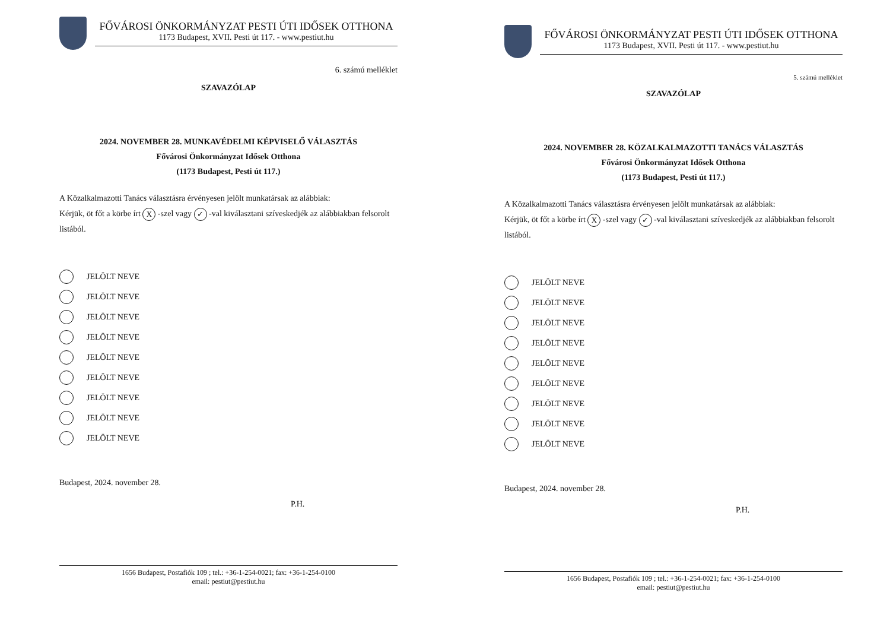FŐVÁROSI ÖNKORMÁNYZAT PESTI ÚTI IDŐSEK OTTHONA
1173 Budapest, XVII. Pesti út 117. - www.pestiut.hu
6. számú melléklet
SZAVAZÓLAP
2024. NOVEMBER 28. MUNKAVÉDELMI KÉPVISELŐ VÁLASZTÁS
Fővárosi Önkormányzat Idősek Otthona
(1173 Budapest, Pesti út 117.)
A Közalkalmazotti Tanács választásra érvényesen jelölt munkatársak az alábbiak:
Kérjük, öt főt a körbe írt X -szel vagy ✓ -val kiválasztani szíveskedjék az alábbiakban felsorolt listából.
JELÖLT NEVE
JELÖLT NEVE
JELÖLT NEVE
JELÖLT NEVE
JELÖLT NEVE
JELÖLT NEVE
JELÖLT NEVE
JELÖLT NEVE
JELÖLT NEVE
Budapest, 2024. november 28.
P.H.
1656 Budapest, Postafiók 109 ; tel.: +36-1-254-0021; fax: +36-1-254-0100
email: pestiut@pestiut.hu
FŐVÁROSI ÖNKORMÁNYZAT PESTI ÚTI IDŐSEK OTTHONA
1173 Budapest, XVII. Pesti út 117. - www.pestiut.hu
5. számú melléklet
SZAVAZÓLAP
2024. NOVEMBER 28. KÖZALKALMAZOTTI TANÁCS VÁLASZTÁS
Fővárosi Önkormányzat Idősek Otthona
(1173 Budapest, Pesti út 117.)
A Közalkalmazotti Tanács választásra érvényesen jelölt munkatársak az alábbiak:
Kérjük, öt főt a körbe írt X -szel vagy ✓ -val kiválasztani szíveskedjék az alábbiakban felsorolt listából.
JELÖLT NEVE
JELÖLT NEVE
JELÖLT NEVE
JELÖLT NEVE
JELÖLT NEVE
JELÖLT NEVE
JELÖLT NEVE
JELÖLT NEVE
JELÖLT NEVE
Budapest, 2024. november 28.
P.H.
1656 Budapest, Postafiók 109 ; tel.: +36-1-254-0021; fax: +36-1-254-0100
email: pestiut@pestiut.hu